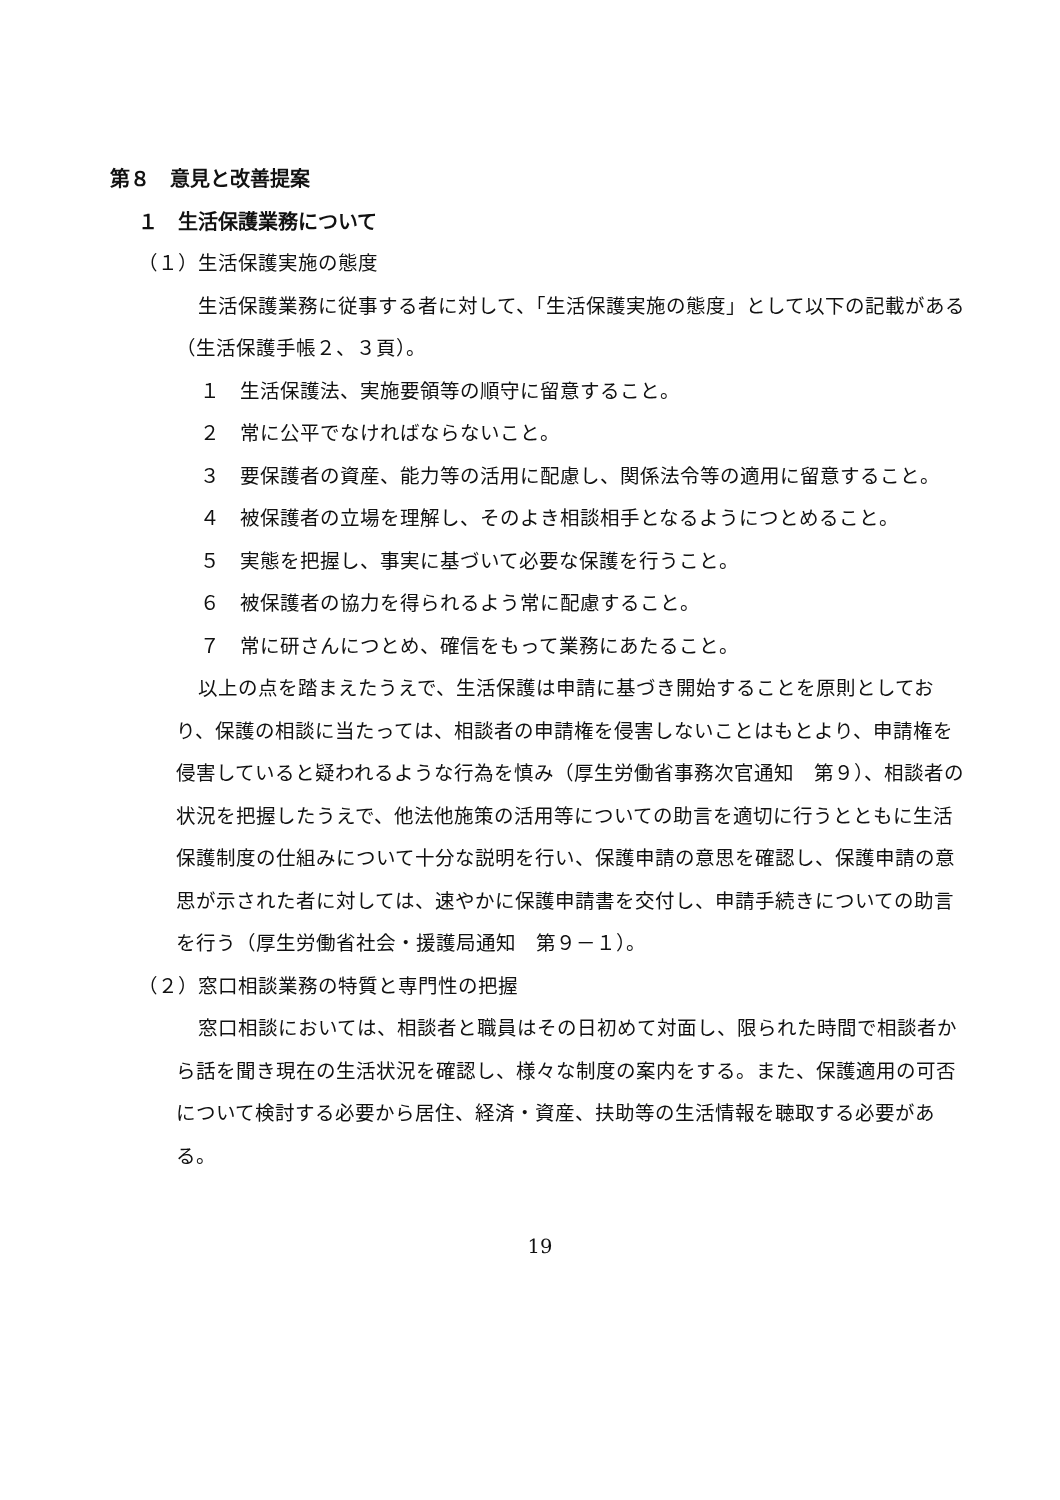第８　意見と改善提案
１　生活保護業務について
（１）生活保護実施の態度
生活保護業務に従事する者に対して、「生活保護実施の態度」として以下の記載がある（生活保護手帳２、３頁）。
１　生活保護法、実施要領等の順守に留意すること。
２　常に公平でなければならないこと。
３　要保護者の資産、能力等の活用に配慮し、関係法令等の適用に留意すること。
４　被保護者の立場を理解し、そのよき相談相手となるようにつとめること。
５　実態を把握し、事実に基づいて必要な保護を行うこと。
６　被保護者の協力を得られるよう常に配慮すること。
７　常に研さんにつとめ、確信をもって業務にあたること。
以上の点を踏まえたうえで、生活保護は申請に基づき開始することを原則としており、保護の相談に当たっては、相談者の申請権を侵害しないことはもとより、申請権を侵害していると疑われるような行為を慎み（厚生労働省事務次官通知　第９）、相談者の状況を把握したうえで、他法他施策の活用等についての助言を適切に行うとともに生活保護制度の仕組みについて十分な説明を行い、保護申請の意思を確認し、保護申請の意思が示された者に対しては、速やかに保護申請書を交付し、申請手続きについての助言を行う（厚生労働省社会・援護局通知　第９－１）。
（２）窓口相談業務の特質と専門性の把握
窓口相談においては、相談者と職員はその日初めて対面し、限られた時間で相談者から話を聞き現在の生活状況を確認し、様々な制度の案内をする。また、保護適用の可否について検討する必要から居住、経済・資産、扶助等の生活情報を聴取する必要がある。
19